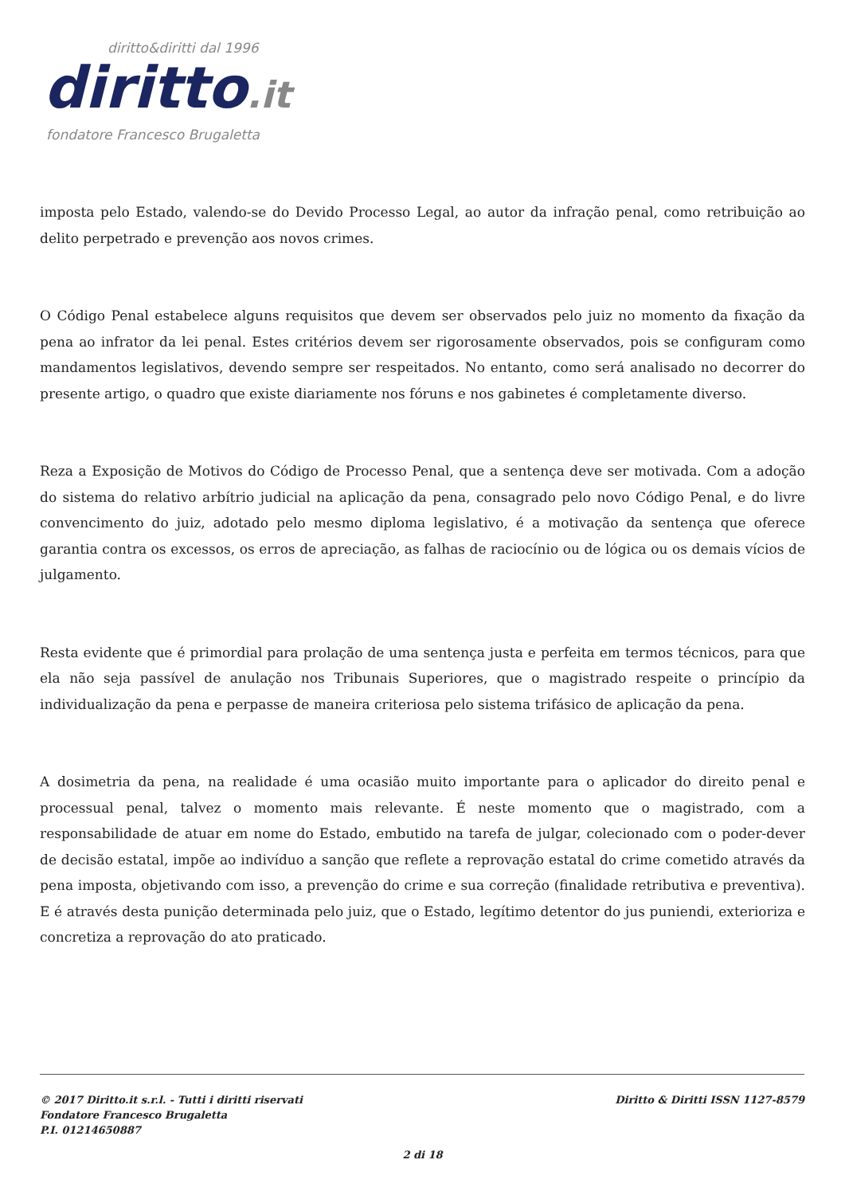diritto&diritti dal 1996
diritto.it
fondatore Francesco Brugaletta
imposta pelo Estado, valendo-se do Devido Processo Legal, ao autor da infração penal, como retribuição ao delito perpetrado e prevenção aos novos crimes.
O Código Penal estabelece alguns requisitos que devem ser observados pelo juiz no momento da fixação da pena ao infrator da lei penal. Estes critérios devem ser rigorosamente observados, pois se configuram como mandamentos legislativos, devendo sempre ser respeitados. No entanto, como será analisado no decorrer do presente artigo, o quadro que existe diariamente nos fóruns e nos gabinetes é completamente diverso.
Reza a Exposição de Motivos do Código de Processo Penal, que a sentença deve ser motivada. Com a adoção do sistema do relativo arbítrio judicial na aplicação da pena, consagrado pelo novo Código Penal, e do livre convencimento do juiz, adotado pelo mesmo diploma legislativo, é a motivação da sentença que oferece garantia contra os excessos, os erros de apreciação, as falhas de raciocínio ou de lógica ou os demais vícios de julgamento.
Resta evidente que é primordial para prolação de uma sentença justa e perfeita em termos técnicos, para que ela não seja passível de anulação nos Tribunais Superiores, que o magistrado respeite o princípio da individualização da pena e perpasse de maneira criteriosa pelo sistema trifásico de aplicação da pena.
A dosimetria da pena, na realidade é uma ocasião muito importante para o aplicador do direito penal e processual penal, talvez o momento mais relevante. É neste momento que o magistrado, com a responsabilidade de atuar em nome do Estado, embutido na tarefa de julgar, colecionado com o poder-dever de decisão estatal, impõe ao indivíduo a sanção que reflete a reprovação estatal do crime cometido através da pena imposta, objetivando com isso, a prevenção do crime e sua correção (finalidade retributiva e preventiva). E é através desta punição determinada pelo juiz, que o Estado, legítimo detentor do jus puniendi, exterioriza e concretiza a reprovação do ato praticado.
© 2017 Diritto.it s.r.l. - Tutti i diritti riservati
Fondatore Francesco Brugaletta
P.I. 01214650887
Diritto & Diritti ISSN 1127-8579
2 di 18